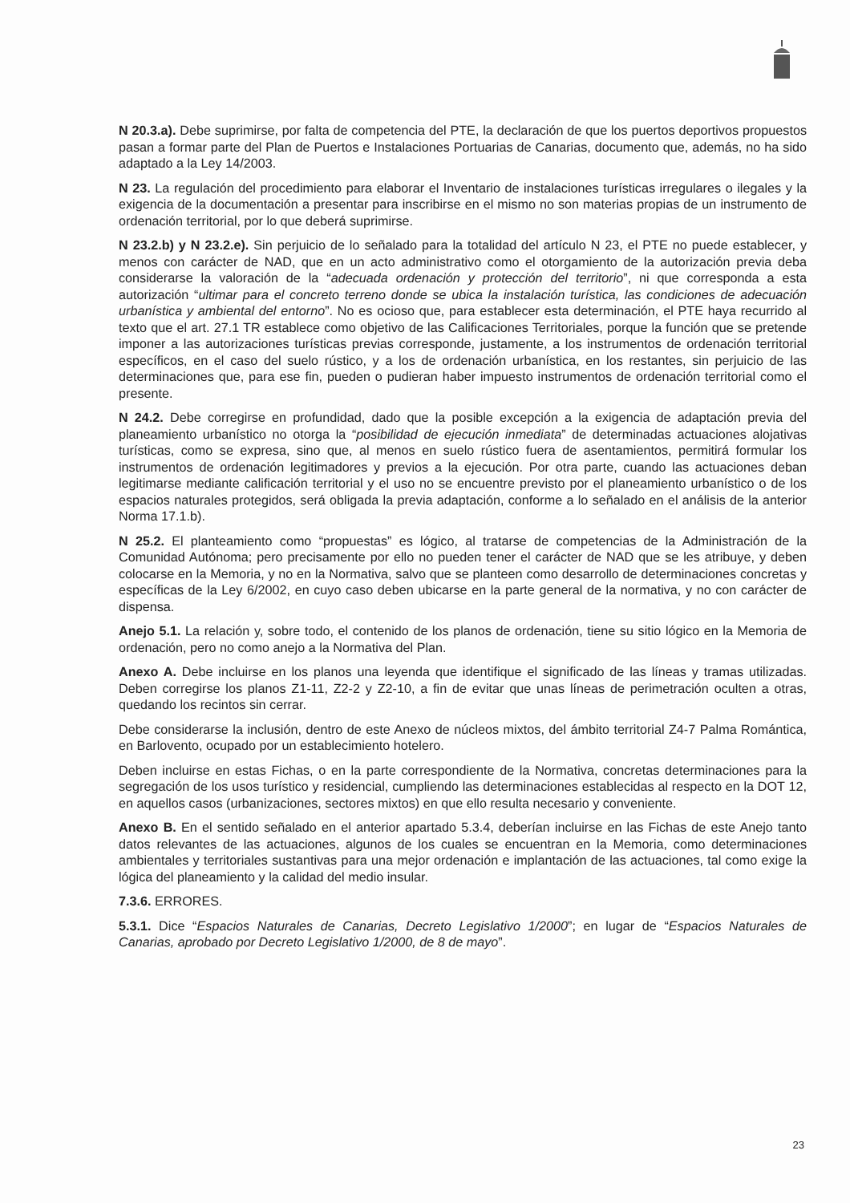N 20.3.a). Debe suprimirse, por falta de competencia del PTE, la declaración de que los puertos deportivos propuestos pasan a formar parte del Plan de Puertos e Instalaciones Portuarias de Canarias, documento que, además, no ha sido adaptado a la Ley 14/2003.
N 23. La regulación del procedimiento para elaborar el Inventario de instalaciones turísticas irregulares o ilegales y la exigencia de la documentación a presentar para inscribirse en el mismo no son materias propias de un instrumento de ordenación territorial, por lo que deberá suprimirse.
N 23.2.b) y N 23.2.e). Sin perjuicio de lo señalado para la totalidad del artículo N 23, el PTE no puede establecer, y menos con carácter de NAD, que en un acto administrativo como el otorgamiento de la autorización previa deba considerarse la valoración de la “adecuada ordenación y protección del territorio”, ni que corresponda a esta autorización “ultimar para el concreto terreno donde se ubica la instalación turística, las condiciones de adecuación urbanística y ambiental del entorno”. No es ocioso que, para establecer esta determinación, el PTE haya recurrido al texto que el art. 27.1 TR establece como objetivo de las Calificaciones Territoriales, porque la función que se pretende imponer a las autorizaciones turísticas previas corresponde, justamente, a los instrumentos de ordenación territorial específicos, en el caso del suelo rústico, y a los de ordenación urbanística, en los restantes, sin perjuicio de las determinaciones que, para ese fin, pueden o pudieran haber impuesto instrumentos de ordenación territorial como el presente.
N 24.2. Debe corregirse en profundidad, dado que la posible excepción a la exigencia de adaptación previa del planeamiento urbanístico no otorga la “posibilidad de ejecución inmediata” de determinadas actuaciones alojativas turísticas, como se expresa, sino que, al menos en suelo rústico fuera de asentamientos, permitirá formular los instrumentos de ordenación legitimadores y previos a la ejecución. Por otra parte, cuando las actuaciones deban legitimarse mediante calificación territorial y el uso no se encuentre previsto por el planeamiento urbanístico o de los espacios naturales protegidos, será obligada la previa adaptación, conforme a lo señalado en el análisis de la anterior Norma 17.1.b).
N 25.2. El planteamiento como “propuestas” es lógico, al tratarse de competencias de la Administración de la Comunidad Autónoma; pero precisamente por ello no pueden tener el carácter de NAD que se les atribuye, y deben colocarse en la Memoria, y no en la Normativa, salvo que se planteen como desarrollo de determinaciones concretas y específicas de la Ley 6/2002, en cuyo caso deben ubicarse en la parte general de la normativa, y no con carácter de dispensa.
Anejo 5.1. La relación y, sobre todo, el contenido de los planos de ordenación, tiene su sitio lógico en la Memoria de ordenación, pero no como anejo a la Normativa del Plan.
Anexo A. Debe incluirse en los planos una leyenda que identifique el significado de las líneas y tramas utilizadas. Deben corregirse los planos Z1-11, Z2-2 y Z2-10, a fin de evitar que unas líneas de perimetración oculten a otras, quedando los recintos sin cerrar.
Debe considerarse la inclusión, dentro de este Anexo de núcleos mixtos, del ámbito territorial Z4-7 Palma Romántica, en Barlovento, ocupado por un establecimiento hotelero.
Deben incluirse en estas Fichas, o en la parte correspondiente de la Normativa, concretas determinaciones para la segregación de los usos turístico y residencial, cumpliendo las determinaciones establecidas al respecto en la DOT 12, en aquellos casos (urbanizaciones, sectores mixtos) en que ello resulta necesario y conveniente.
Anexo B. En el sentido señalado en el anterior apartado 5.3.4, deberían incluirse en las Fichas de este Anejo tanto datos relevantes de las actuaciones, algunos de los cuales se encuentran en la Memoria, como determinaciones ambientales y territoriales sustantivas para una mejor ordenación e implantación de las actuaciones, tal como exige la lógica del planeamiento y la calidad del medio insular.
7.3.6. ERRORES.
5.3.1. Dice “Espacios Naturales de Canarias, Decreto Legislativo 1/2000”; en lugar de “Espacios Naturales de Canarias, aprobado por Decreto Legislativo 1/2000, de 8 de mayo”.
23